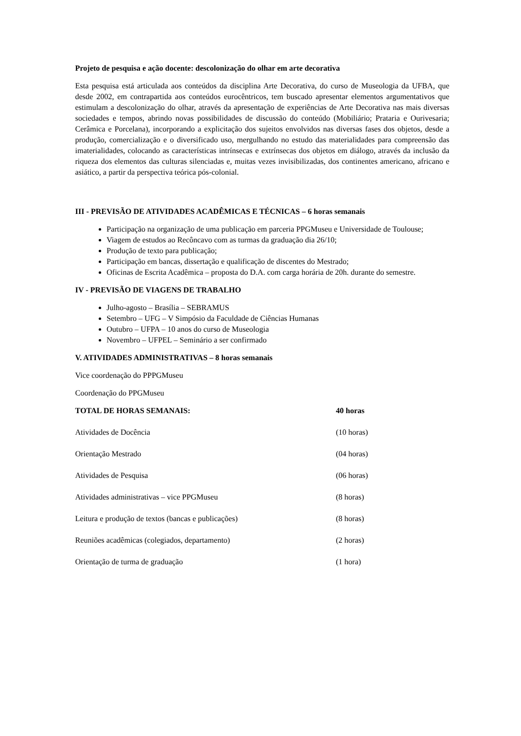Projeto de pesquisa e ação docente: descolonização do olhar em arte decorativa
Esta pesquisa está articulada aos conteúdos da disciplina Arte Decorativa, do curso de Museologia da UFBA, que desde 2002, em contrapartida aos conteúdos eurocêntricos, tem buscado apresentar elementos argumentativos que estimulam a descolonização do olhar, através da apresentação de experiências de Arte Decorativa nas mais diversas sociedades e tempos, abrindo novas possibilidades de discussão do conteúdo (Mobiliário; Prataria e Ourivesaria; Cerâmica e Porcelana), incorporando a explicitação dos sujeitos envolvidos nas diversas fases dos objetos, desde a produção, comercialização e o diversificado uso, mergulhando no estudo das materialidades para compreensão das imaterialidades, colocando as características intrínsecas e extrínsecas dos objetos em diálogo, através da inclusão da riqueza dos elementos das culturas silenciadas e, muitas vezes invisibilizadas, dos continentes americano, africano e asiático, a partir da perspectiva teórica pós-colonial.
III - PREVISÃO DE ATIVIDADES ACADÊMICAS E TÉCNICAS – 6 horas semanais
Participação na organização de uma publicação em parceria PPGMuseu e Universidade de Toulouse;
Viagem de estudos ao Recôncavo com as turmas da graduação dia 26/10;
Produção de texto para publicação;
Participação em bancas, dissertação e qualificação de discentes do Mestrado;
Oficinas de Escrita Acadêmica – proposta do D.A. com carga horária de 20h. durante do semestre.
IV - PREVISÃO DE VIAGENS DE TRABALHO
Julho-agosto – Brasília – SEBRAMUS
Setembro – UFG – V Simpósio da Faculdade de Ciências Humanas
Outubro – UFPA – 10 anos do curso de Museologia
Novembro – UFPEL – Seminário a ser confirmado
V. ATIVIDADES ADMINISTRATIVAS – 8 horas semanais
Vice coordenação do PPPGMuseu
Coordenação do PPGMuseu
| TOTAL DE HORAS SEMANAIS: | 40 horas |
| Atividades de Docência | (10 horas) |
| Orientação Mestrado | (04 horas) |
| Atividades de Pesquisa | (06 horas) |
| Atividades administrativas – vice PPGMuseu | (8 horas) |
| Leitura e produção de textos (bancas e publicações) | (8 horas) |
| Reuniões acadêmicas (colegiados, departamento) | (2 horas) |
| Orientação de turma de graduação | (1 hora) |